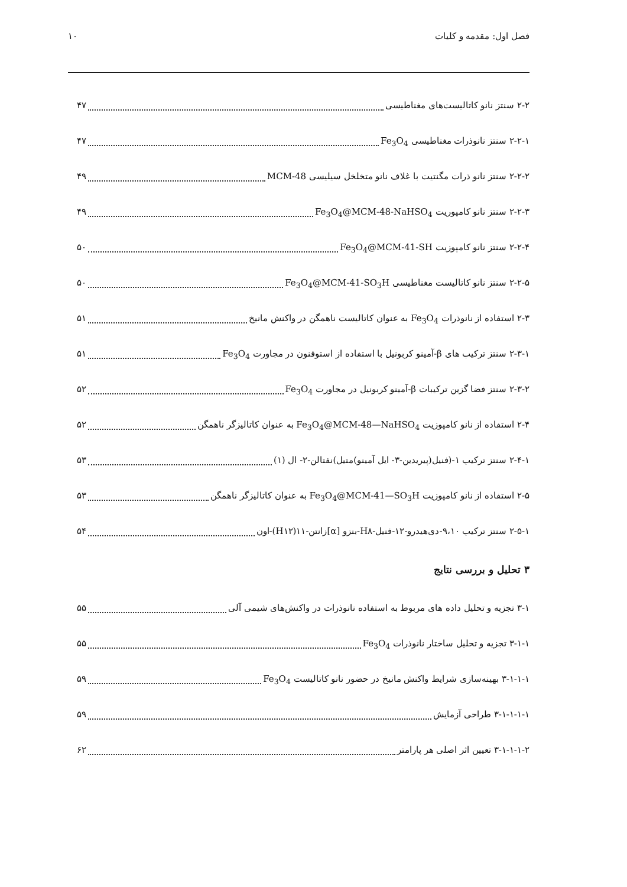فصل اول: مقدمه و کلیات ۱۰
۲-۲ سنتز نانو کاتالیست‌های مغناطیسی ۴۷
۲-۲-۱ سنتز نانوذرات مغناطیسی Fe<sub>3</sub>O<sub>4</sub> ۴۷
۲-۲-۲ سنتز نانو ذرات مگنتیت با غلاف نانو متخلخل سیلیسی MCM-48 ۴۹
۲-۲-۳ سنتز نانو کامپوریت Fe<sub>3</sub>O<sub>4</sub>@MCM-48-NaHSO<sub>4</sub> ۴۹
۲-۲-۴ سنتز نانو کامپوزیت Fe<sub>3</sub>O<sub>4</sub>@MCM-41-SH ۵۰
۲-۲-۵ سنتز نانو کاتالیست مغناطیسی Fe<sub>3</sub>O<sub>4</sub>@MCM-41-SO<sub>3</sub>H ۵۰
۲-۳ استفاده از نانوذرات Fe<sub>3</sub>O<sub>4</sub> به عنوان کاتالیست ناهمگن در واکنش مانیخ ۵۱
۲-۳-۱ سنتز ترکیب های β-آمینو کربونیل با استفاده از استوفنون در مجاورت Fe<sub>3</sub>O<sub>4</sub> ۵۱
۲-۳-۲ سنتز فضا گزین ترکیبات β-آمینو کربونیل در مجاورت Fe<sub>3</sub>O<sub>4</sub> ۵۲
۲-۴ استفاده از نانو کامپوزیت Fe<sub>3</sub>O<sub>4</sub>@MCM-48—NaHSO<sub>4</sub> به عنوان کاتالیزگر ناهمگن ۵۲
۲-۴-۱ سنتز ترکیب ۱-(فنیل(پیریدین-۳- ایل آمینو)متیل)نفتالن-۲- ال (۱) ۵۳
۲-۵ استفاده از نانو کامپوزیت Fe<sub>3</sub>O<sub>4</sub>@MCM-41—SO<sub>3</sub>H به عنوان کاتالیزگر ناهمگن ۵۳
۲-۵-۱ سنتز ترکیب ۹،۱۰-دی‌هیدرو-۱۲-فنیل-H۸-بنزو [α]زانتن-۱۱(H۱۲)-اون ۵۴
۳ تحلیل و بررسی نتایج
۳-۱ تجزیه و تحلیل داده های مربوط به استفاده نانوذرات در واکنش‌های شیمی آلی ۵۵
۳-۱-۱ تجزیه و تحلیل ساختار نانوذرات Fe<sub>3</sub>O<sub>4</sub> ۵۵
۳-۱-۱-۱ بهینه‌سازی شرایط واکنش مانیخ در حضور نانو کاتالیست Fe<sub>3</sub>O<sub>4</sub> ۵۹
۳-۱-۱-۱-۱ طراحی آزمایش ۵۹
۳-۱-۱-۱-۲ تعیین اثر اصلی هر پارامتر ۶۲